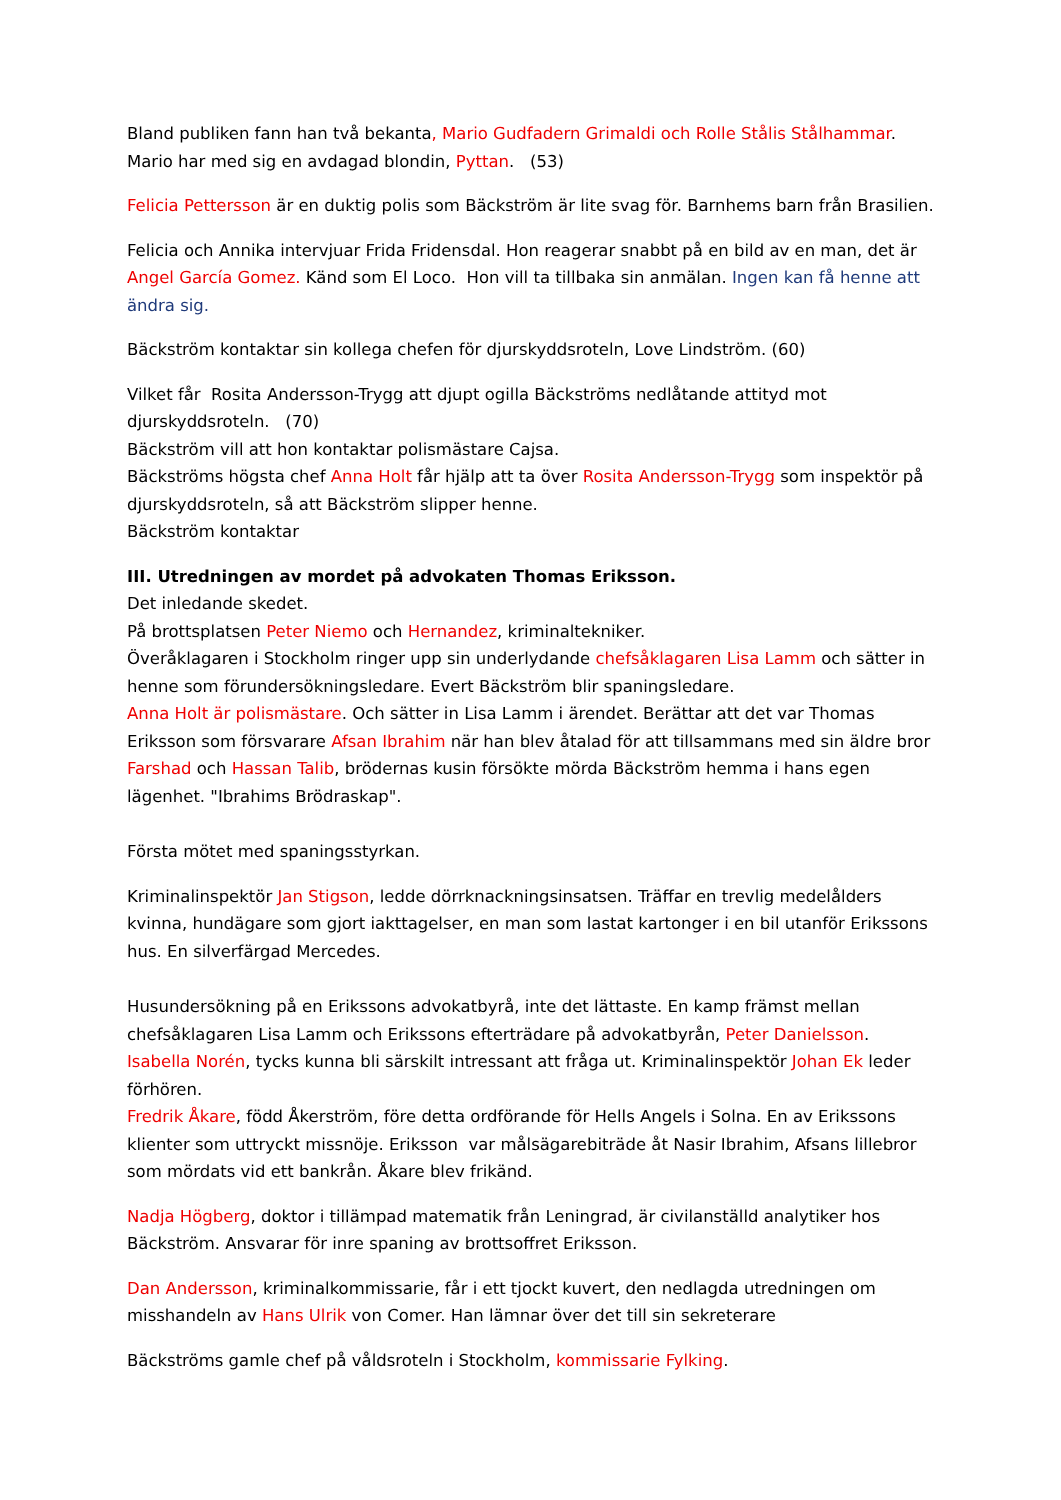Bland publiken fann han två bekanta, Mario Gudfadern Grimaldi och Rolle Stålis Stålhammar. Mario har med sig en avdagad blondin, Pyttan. (53)
Felicia Pettersson är en duktig polis som Bäckström är lite svag för. Barnhems barn från Brasilien.
Felicia och Annika intervjuar Frida Fridensdal. Hon reagerar snabbt på en bild av en man, det är Angel García Gomez. Känd som El Loco. Hon vill ta tillbaka sin anmälan. Ingen kan få henne att ändra sig.
Bäckström kontaktar sin kollega chefen för djurskyddsroteln, Love Lindström. (60)
Vilket får Rosita Andersson-Trygg att djupt ogilla Bäckströms nedlåtande attityd mot djurskyddsroteln. (70)
Bäckström vill att hon kontaktar polismästare Cajsa.
Bäckströms högsta chef Anna Holt får hjälp att ta över Rosita Andersson-Trygg som inspektör på djurskyddsroteln, så att Bäckström slipper henne.
Bäckström kontaktar
III. Utredningen av mordet på advokaten Thomas Eriksson.
Det inledande skedet.
På brottsplatsen Peter Niemo och Hernandez, kriminaltekniker.
Överåklagaren i Stockholm ringer upp sin underlydande chefsåklagaren Lisa Lamm och sätter in henne som förundersökningsledare. Evert Bäckström blir spaningsledare.
Anna Holt är polismästare. Och sätter in Lisa Lamm i ärendet. Berättar att det var Thomas Eriksson som försvarare Afsan Ibrahim när han blev åtalad för att tillsammans med sin äldre bror Farshad och Hassan Talib, brödernas kusin försökte mörda Bäckström hemma i hans egen lägenhet. "Ibrahims Brödraskap".
Första mötet med spaningsstyrkan.
Kriminalinspektör Jan Stigson, ledde dörrknackningsinsatsen. Träffar en trevlig medelålders kvinna, hundägare som gjort iakttagelser, en man som lastat kartonger i en bil utanför Erikssons hus. En silverfärgad Mercedes.
Husundersökning på en Erikssons advokatbyrå, inte det lättaste. En kamp främst mellan chefsåklagaren Lisa Lamm och Erikssons efterträdare på advokatbyrån, Peter Danielsson.
Isabella Norén, tycks kunna bli särskilt intressant att fråga ut. Kriminalinspektör Johan Ek leder förhören.
Fredrik Åkare, född Åkerström, före detta ordförande för Hells Angels i Solna. En av Erikssons klienter som uttryckt missnöje. Eriksson var målsägarebiträde åt Nasir Ibrahim, Afsans lillebror som mördats vid ett bankrån. Åkare blev frikänd.
Nadja Högberg, doktor i tillämpad matematik från Leningrad, är civilanställd analytiker hos Bäckström. Ansvarar för inre spaning av brottsoffret Eriksson.
Dan Andersson, kriminalkommissarie, får i ett tjockt kuvert, den nedlagda utredningen om misshandeln av Hans Ulrik von Comer. Han lämnar över det till sin sekreterare
Bäckströms gamle chef på våldsroteln i Stockholm, kommissarie Fylking.